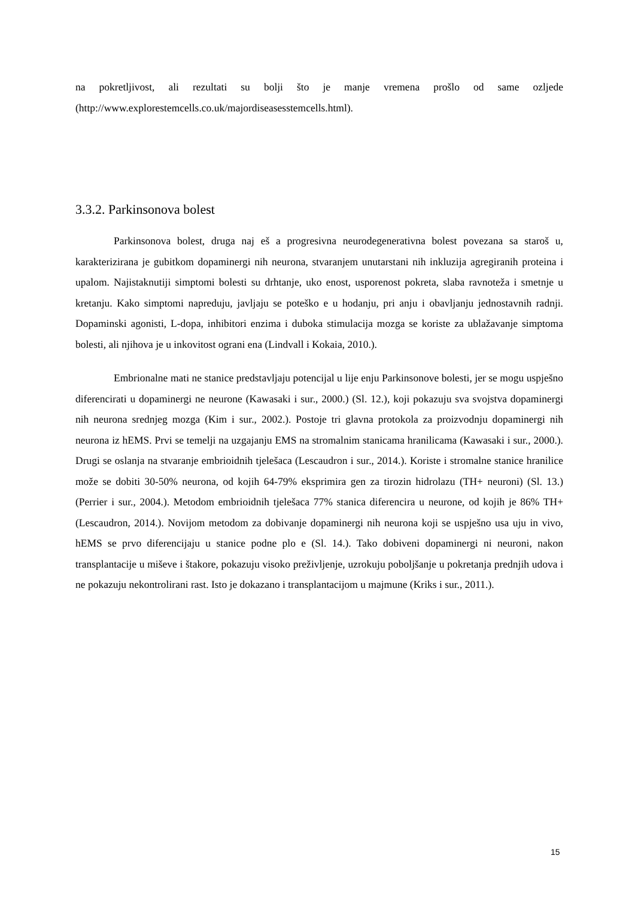na pokretljivost, ali rezultati su bolji što je manje vremena prošlo od same ozljede (http://www.explorestemcells.co.uk/majordiseasesstemcells.html).
3.3.2. Parkinsonova bolest
Parkinsonova bolest, druga naj eš a progresivna neurodegenerativna bolest povezana sa staroš u, karakterizirana je gubitkom dopaminergi nih neurona, stvaranjem unutarstani nih inkluzija agregiranih proteina i upalom. Najistaknutiji simptomi bolesti su drhtanje, uko enost, usporenost pokreta, slaba ravnoteža i smetnje u kretanju. Kako simptomi napreduju, javljaju se poteško e u hodanju, pri anju i obavljanju jednostavnih radnji. Dopaminski agonisti, L-dopa, inhibitori enzima i duboka stimulacija mozga se koriste za ublažavanje simptoma bolesti, ali njihova je u inkovitost ograni ena (Lindvall i Kokaia, 2010.).
Embrionalne mati ne stanice predstavljaju potencijal u lije enju Parkinsonove bolesti, jer se mogu uspješno diferencirati u dopaminergi ne neurone (Kawasaki i sur., 2000.) (Sl. 12.), koji pokazuju sva svojstva dopaminergi nih neurona srednjeg mozga (Kim i sur., 2002.). Postoje tri glavna protokola za proizvodnju dopaminergi nih neurona iz hEMS. Prvi se temelji na uzgajanju EMS na stromalnim stanicama hranilicama (Kawasaki i sur., 2000.). Drugi se oslanja na stvaranje embrioidnih tjelešaca (Lescaudron i sur., 2014.). Koriste i stromalne stanice hranilice može se dobiti 30-50% neurona, od kojih 64-79% eksprimira gen za tirozin hidrolazu (TH+ neuroni) (Sl. 13.) (Perrier i sur., 2004.). Metodom embrioidnih tjelešaca 77% stanica diferencira u neurone, od kojih je 86% TH+ (Lescaudron, 2014.). Novijom metodom za dobivanje dopaminergi nih neurona koji se uspješno usa uju in vivo, hEMS se prvo diferencijaju u stanice podne plo e (Sl. 14.). Tako dobiveni dopaminergi ni neuroni, nakon transplantacije u miševe i štakore, pokazuju visoko preživljenje, uzrokuju poboljšanje u pokretanja prednjih udova i ne pokazuju nekontrolirani rast. Isto je dokazano i transplantacijom u majmune (Kriks i sur., 2011.).
15